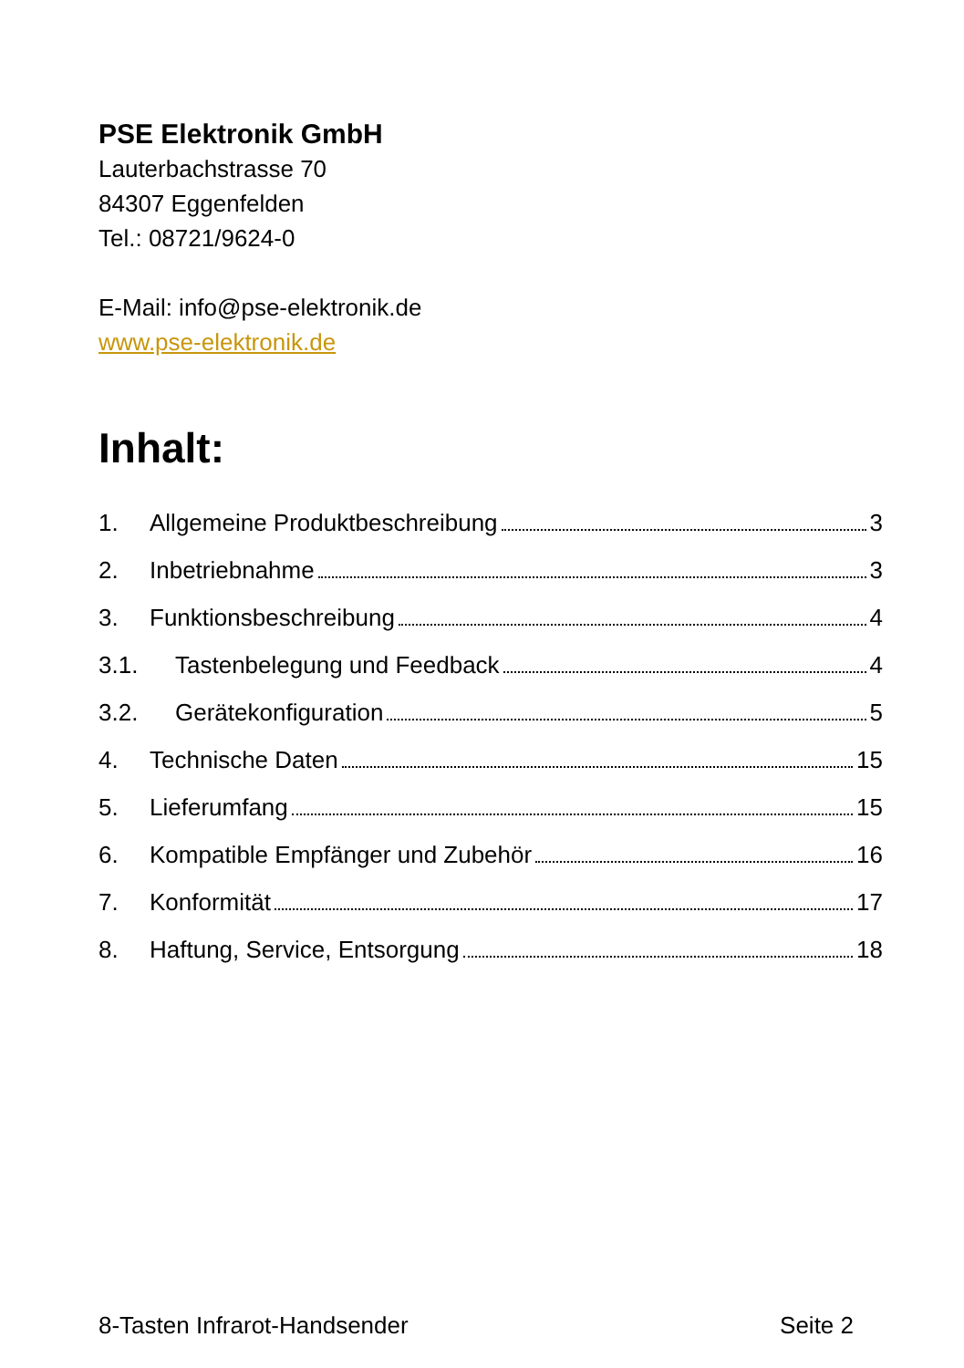PSE Elektronik GmbH
Lauterbachstrasse 70
84307 Eggenfelden
Tel.: 08721/9624-0
E-Mail: info@pse-elektronik.de
www.pse-elektronik.de
Inhalt:
1. Allgemeine Produktbeschreibung 3
2. Inbetriebnahme 3
3. Funktionsbeschreibung 4
3.1. Tastenbelegung und Feedback 4
3.2. Gerätekonfiguration 5
4. Technische Daten 15
5. Lieferumfang 15
6. Kompatible Empfänger und Zubehör 16
7. Konformität 17
8. Haftung, Service, Entsorgung 18
8-Tasten Infrarot-Handsender Seite 2